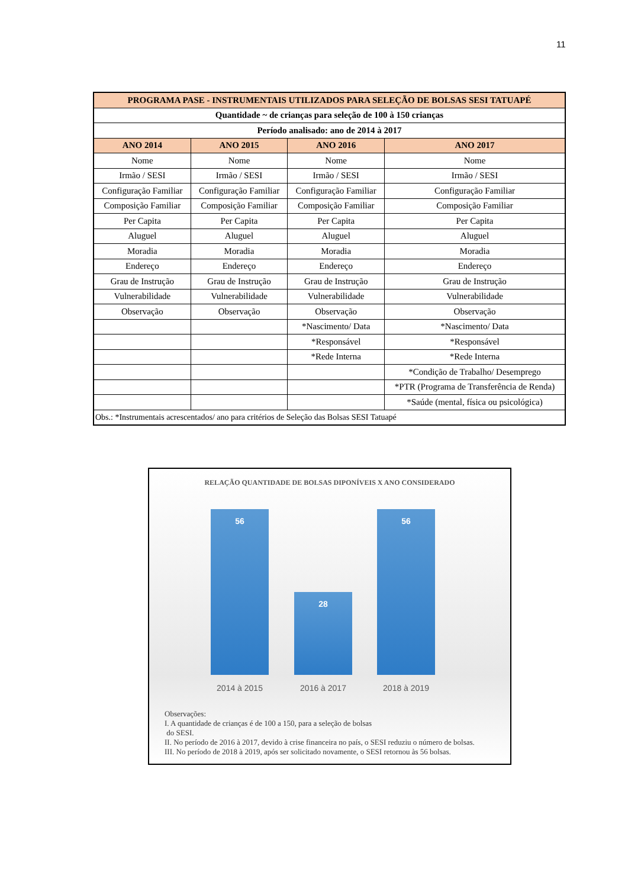11
| PROGRAMA PASE - INSTRUMENTAIS UTILIZADOS PARA SELEÇÃO DE BOLSAS SESI TATUAPÉ | | | |
| Quantidade ~ de crianças para seleção de 100 à 150 crianças | | | |
| Período analisado: ano de 2014 à 2017 | | | |
| ANO 2014 | ANO 2015 | ANO 2016 | ANO 2017 |
| Nome | Nome | Nome | Nome |
| Irmão / SESI | Irmão / SESI | Irmão / SESI | Irmão / SESI |
| Configuração Familiar | Configuração Familiar | Configuração Familiar | Configuração Familiar |
| Composição Familiar | Composição Familiar | Composição Familiar | Composição Familiar |
| Per Capita | Per Capita | Per Capita | Per Capita |
| Aluguel | Aluguel | Aluguel | Aluguel |
| Moradia | Moradia | Moradia | Moradia |
| Endereço | Endereço | Endereço | Endereço |
| Grau de Instrução | Grau de Instrução | Grau de Instrução | Grau de Instrução |
| Vulnerabilidade | Vulnerabilidade | Vulnerabilidade | Vulnerabilidade |
| Observação | Observação | Observação | Observação |
| | | *Nascimento/ Data | *Nascimento/ Data |
| | | *Responsável | *Responsável |
| | | *Rede Interna | *Rede Interna |
| | | | *Condição de Trabalho/ Desemprego |
| | | | *PTR (Programa de Transferência de Renda) |
| | | | *Saúde (mental, física ou psicológica) |
| Obs.: *Instrumentais acrescentados/ ano para critérios de Seleção das Bolsas SESI Tatuapé | | | |
RELAÇÃO QUANTIDADE DE BOLSAS DIPONÍVEIS X ANO CONSIDERADO
56 28 56
2014 à 2015 2016 à 2017 2018 à 2019
Observações:
I. A quantidade de crianças é de 100 a 150, para a seleção de bolsas
do SESI.
II. No período de 2016 à 2017, devido à crise financeira no país, o SESI reduziu o número de bolsas.
III. No período de 2018 à 2019, após ser solicitado novamente, o SESI retornou às 56 bolsas.